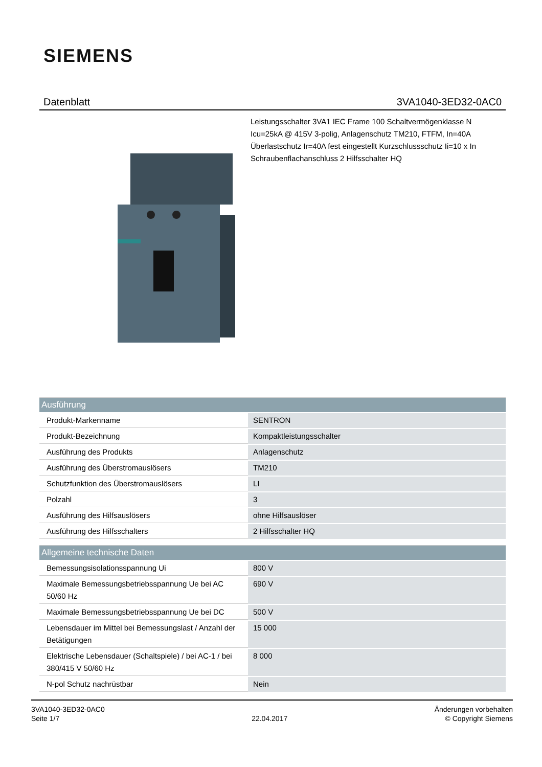SIEMENS
Datenblatt 3VA1040-3ED32-0AC0
Leistungsschalter 3VA1 IEC Frame 100 Schaltvermögenklasse N Icu=25kA @ 415V 3-polig, Anlagenschutz TM210, FTFM, In=40A Überlastschutz Ir=40A fest eingestellt Kurzschlussschutz Ii=10 x In Schraubenflachanschluss 2 Hilfsschalter HQ
| Ausführung | |
| --- | --- |
| Produkt-Markenname | SENTRON |
| Produkt-Bezeichnung | Kompaktleistungsschalter |
| Ausführung des Produkts | Anlagenschutz |
| Ausführung des Überstromauslösers | TM210 |
| Schutzfunktion des Überstromauslösers | LI |
| Polzahl | 3 |
| Ausführung des Hilfsauslösers | ohne Hilfsauslöser |
| Ausführung des Hilfsschalters | 2 Hilfsschalter HQ |
| Allgemeine technische Daten | |
| Bemessungsisolationsspannung Ui | 800 V |
| Maximale Bemessungsbetriebsspannung Ue bei AC 50/60 Hz | 690 V |
| Maximale Bemessungsbetriebsspannung Ue bei DC | 500 V |
| Lebensdauer im Mittel bei Bemessungslast / Anzahl der Betätigungen | 15 000 |
| Elektrische Lebensdauer (Schaltspiele) / bei AC-1 / bei 380/415 V 50/60 Hz | 8 000 |
| N-pol Schutz nachrüstbar | Nein |
3VA1040-3ED32-0AC0
Seite 1/7
22.04.2017
Änderungen vorbehalten
© Copyright Siemens